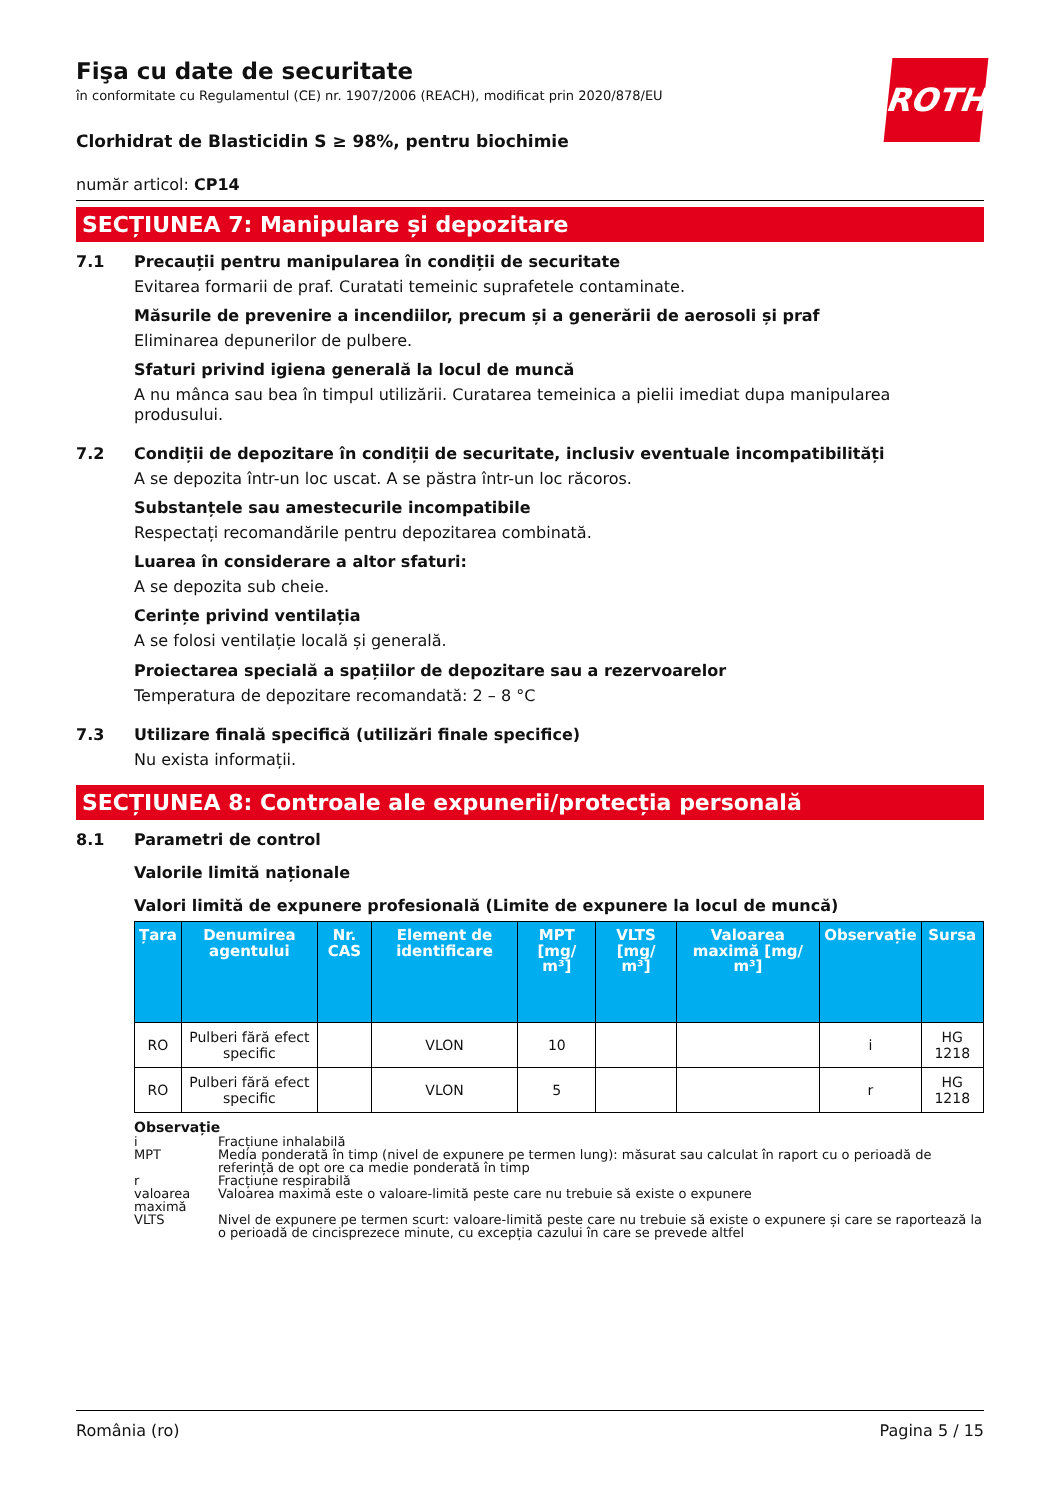ROTH
Fişa cu date de securitate
în conformitate cu Regulamentul (CE) nr. 1907/2006 (REACH), modificat prin 2020/878/EU
Clorhidrat de Blasticidin S ≥ 98%, pentru biochimie
număr articol: CP14
SECȚIUNEA 7: Manipulare și depozitare
7.1 Precauții pentru manipularea în condiții de securitate
Evitarea formarii de praf. Curatati temeinic suprafetele contaminate.
Măsurile de prevenire a incendiilor, precum și a generării de aerosoli și praf
Eliminarea depunerilor de pulbere.
Sfaturi privind igiena generală la locul de muncă
A nu mânca sau bea în timpul utilizării. Curatarea temeinica a pielii imediat dupa manipularea produsului.
7.2 Condiții de depozitare în condiții de securitate, inclusiv eventuale incompatibilități
A se depozita într-un loc uscat. A se păstra într-un loc răcoros.
Substanțele sau amestecurile incompatibile
Respectați recomandările pentru depozitarea combinată.
Luarea în considerare a altor sfaturi:
A se depozita sub cheie.
Cerințe privind ventilația
A se folosi ventilație locală și generală.
Proiectarea specială a spațiilor de depozitare sau a rezervoarelor
Temperatura de depozitare recomandată: 2 – 8 °C
7.3 Utilizare finală specifică (utilizări finale specifice)
Nu exista informații.
SECȚIUNEA 8: Controale ale expunerii/protecția personală
8.1 Parametri de control
Valorile limită naționale
Valori limită de expunere profesională (Limite de expunere la locul de muncă)
| Țara | Denumirea agentului | Nr. CAS | Element de identificare | MPT [mg/ m³] | VLTS [mg/ m³] | Valoarea maximă [mg/ m³] | Observație | Sursa |
| --- | --- | --- | --- | --- | --- | --- | --- | --- |
| RO | Pulberi fără efect specific | | VLON | 10 | | | i | HG 1218 |
| RO | Pulberi fără efect specific | | VLON | 5 | | | r | HG 1218 |
Observație
i Fracțiune inhalabilă
MPT Media ponderată în timp (nivel de expunere pe termen lung): măsurat sau calculat în raport cu o perioadă de referință de opt ore ca medie ponderată în timp
r Fracțiune respirabilă
valoarea maximă Valoarea maximă este o valoare-limită peste care nu trebuie să existe o expunere
VLTS Nivel de expunere pe termen scurt: valoare-limită peste care nu trebuie să existe o expunere și care se raportează la o perioadă de cincisprezece minute, cu excepția cazului în care se prevede altfel
România (ro) Pagina 5 / 15